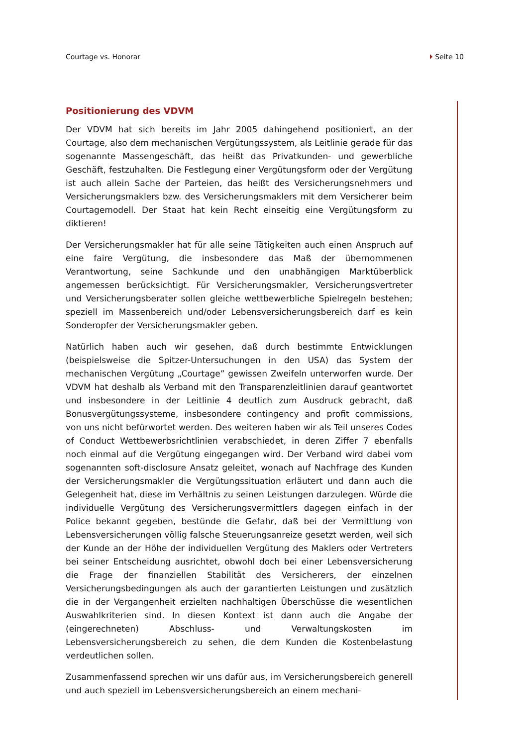Courtage vs. Honorar Seite 10
Positionierung des VDVM
Der VDVM hat sich bereits im Jahr 2005 dahingehend positioniert, an der Courtage, also dem mechanischen Vergütungssystem, als Leitlinie gerade für das sogenannte Massengeschäft, das heißt das Privatkunden- und gewerbliche Geschäft, festzuhalten. Die Festlegung einer Vergütungsform oder der Vergütung ist auch allein Sache der Parteien, das heißt des Versicherungsnehmers und Versicherungsmaklers bzw. des Versicherungsmaklers mit dem Versicherer beim Courtagemodell. Der Staat hat kein Recht einseitig eine Vergütungsform zu diktieren!
Der Versicherungsmakler hat für alle seine Tätigkeiten auch einen Anspruch auf eine faire Vergütung, die insbesondere das Maß der übernommenen Verantwortung, seine Sachkunde und den unabhängigen Marktüberblick angemessen berücksichtigt. Für Versicherungsmakler, Versicherungsvertreter und Versicherungsberater sollen gleiche wettbewerbliche Spielregeln bestehen; speziell im Massenbereich und/oder Lebensversicherungsbereich darf es kein Sonderopfer der Versicherungsmakler geben.
Natürlich haben auch wir gesehen, daß durch bestimmte Entwicklungen (beispielsweise die Spitzer-Untersuchungen in den USA) das System der mechanischen Vergütung „Courtage” gewissen Zweifeln unterworfen wurde. Der VDVM hat deshalb als Verband mit den Transparenzleitlinien darauf geantwortet und insbesondere in der Leitlinie 4 deutlich zum Ausdruck gebracht, daß Bonusvergütungssysteme, insbesondere contingency and profit commissions, von uns nicht befürwortet werden. Des weiteren haben wir als Teil unseres Codes of Conduct Wettbewerbsrichtlinien verabschiedet, in deren Ziffer 7 ebenfalls noch einmal auf die Vergütung eingegangen wird. Der Verband wird dabei vom sogenannten soft-disclosure Ansatz geleitet, wonach auf Nachfrage des Kunden der Versicherungsmakler die Vergütungssituation erläutert und dann auch die Gelegenheit hat, diese im Verhältnis zu seinen Leistungen darzulegen. Würde die individuelle Vergütung des Versicherungsvermittlers dagegen einfach in der Police bekannt gegeben, bestünde die Gefahr, daß bei der Vermittlung von Lebensversicherungen völlig falsche Steuerungsanreize gesetzt werden, weil sich der Kunde an der Höhe der individuellen Vergütung des Maklers oder Vertreters bei seiner Entscheidung ausrichtet, obwohl doch bei einer Lebensversicherung die Frage der finanziellen Stabilität des Versicherers, der einzelnen Versicherungsbedingungen als auch der garantierten Leistungen und zusätzlich die in der Vergangenheit erzielten nachhaltigen Überschüsse die wesentlichen Auswahlkriterien sind. In diesen Kontext ist dann auch die Angabe der (eingerechneten) Abschluss- und Verwaltungskosten im Lebensversicherungsbereich zu sehen, die dem Kunden die Kostenbelastung verdeutlichen sollen.
Zusammenfassend sprechen wir uns dafür aus, im Versicherungsbereich generell und auch speziell im Lebensversicherungsbereich an einem mechani-